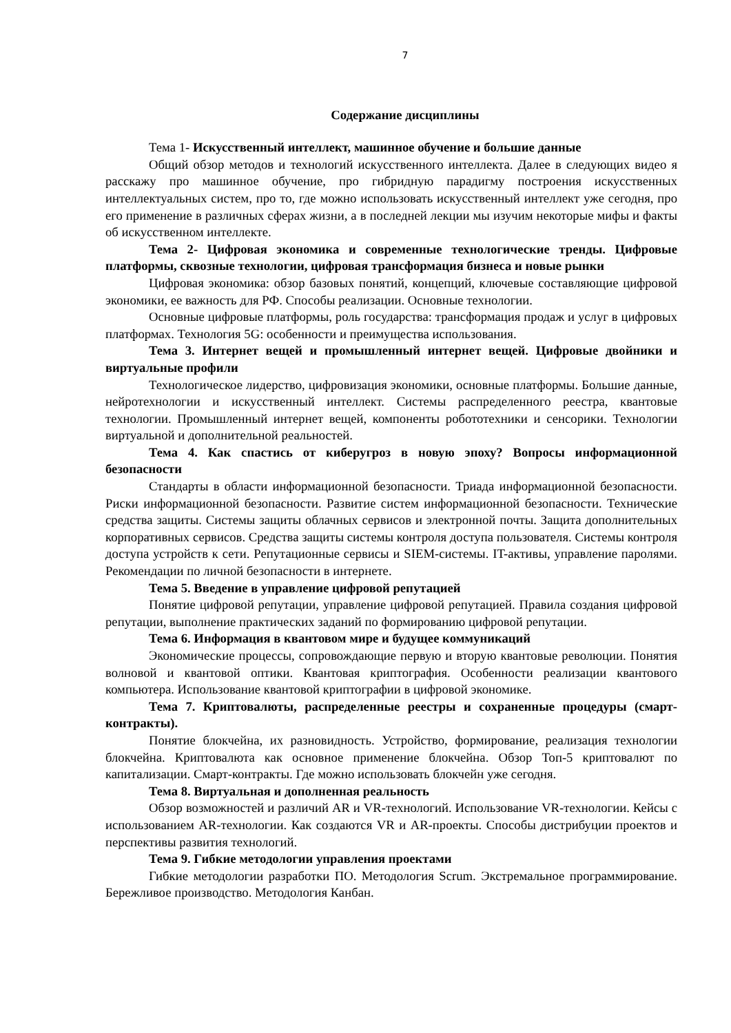7
Содержание дисциплины
Тема 1- Искусственный интеллект, машинное обучение и большие данные
Общий обзор методов и технологий искусственного интеллекта. Далее в следующих видео я расскажу про машинное обучение, про гибридную парадигму построения искусственных интеллектуальных систем, про то, где можно использовать искусственный интеллект уже сегодня, про его применение в различных сферах жизни, а в последней лекции мы изучим некоторые мифы и факты об искусственном интеллекте.
Тема 2- Цифровая экономика и современные технологические тренды. Цифровые платформы, сквозные технологии, цифровая трансформация бизнеса и новые рынки
Цифровая экономика: обзор базовых понятий, концепций, ключевые составляющие цифровой экономики, ее важность для РФ. Способы реализации. Основные технологии.
Основные цифровые платформы, роль государства: трансформация продаж и услуг в цифровых платформах. Технология 5G: особенности и преимущества использования.
Тема 3. Интернет вещей и промышленный интернет вещей. Цифровые двойники и виртуальные профили
Технологическое лидерство, цифровизация экономики, основные платформы. Большие данные, нейротехнологии и искусственный интеллект. Системы распределенного реестра, квантовые технологии. Промышленный интернет вещей, компоненты робототехники и сенсорики. Технологии виртуальной и дополнительной реальностей.
Тема 4. Как спастись от киберугроз в новую эпоху? Вопросы информационной безопасности
Стандарты в области информационной безопасности. Триада информационной безопасности. Риски информационной безопасности. Развитие систем информационной безопасности. Технические средства защиты. Системы защиты облачных сервисов и электронной почты. Защита дополнительных корпоративных сервисов. Средства защиты системы контроля доступа пользователя. Системы контроля доступа устройств к сети. Репутационные сервисы и SIEM-системы. IT-активы, управление паролями. Рекомендации по личной безопасности в интернете.
Тема 5. Введение в управление цифровой репутацией
Понятие цифровой репутации, управление цифровой репутацией. Правила создания цифровой репутации, выполнение практических заданий по формированию цифровой репутации.
Тема 6. Информация в квантовом мире и будущее коммуникаций
Экономические процессы, сопровождающие первую и вторую квантовые революции. Понятия волновой и квантовой оптики. Квантовая криптография. Особенности реализации квантового компьютера. Использование квантовой криптографии в цифровой экономике.
Тема 7. Криптовалюты, распределенные реестры и сохраненные процедуры (смарт-контракты).
Понятие блокчейна, их разновидность. Устройство, формирование, реализация технологии блокчейна. Криптовалюта как основное применение блокчейна. Обзор Топ-5 криптовалют по капитализации. Смарт-контракты. Где можно использовать блокчейн уже сегодня.
Тема 8. Виртуальная и дополненная реальность
Обзор возможностей и различий AR и VR-технологий. Использование VR-технологии. Кейсы с использованием AR-технологии. Как создаются VR и AR-проекты. Способы дистрибуции проектов и перспективы развития технологий.
Тема 9. Гибкие методологии управления проектами
Гибкие методологии разработки ПО. Методология Scrum. Экстремальное программирование. Бережливое производство. Методология Канбан.